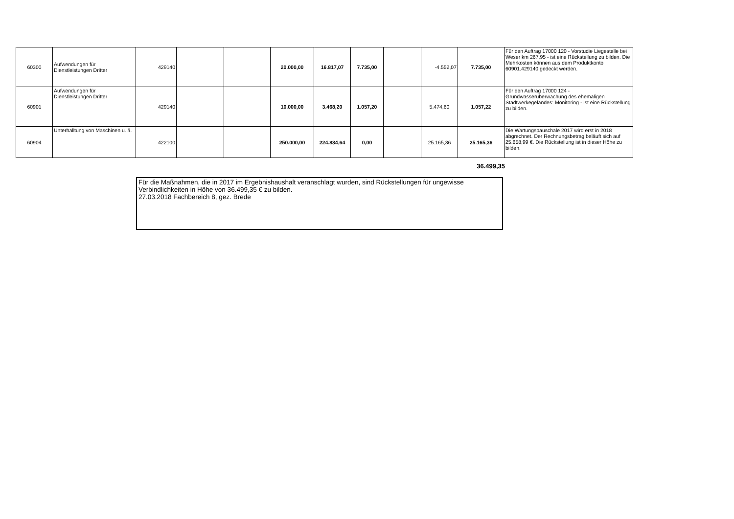| 60300 | Aufwendungen für Dienstleistungen Dritter | 429140 | | | 20.000,00 | 16.817,07 | 7.735,00 | | -4.552,07 | 7.735,00 | Für den Auftrag 17000 120 - Vorstudie Liegestelle bei Weser km 267,95 - ist eine Rückstellung zu bilden. Die Mehrkosten können aus dem Produktkonto 60901.429140 gedeckt werden. |
| 60901 | Aufwendungen für Dienstleistungen Dritter | 429140 | | | 10.000,00 | 3.468,20 | 1.057,20 | | 5.474,60 | 1.057,22 | Für den Auftrag 17000 124 - Grundwasserüberwachung des ehemaligen Stadtwerkegeländes: Monitoring - ist eine Rückstellung zu bilden. |
| 60904 | Unterhalltung von Maschinen u. ä. | 422100 | | | 250.000,00 | 224.834,64 | 0,00 | | 25.165,36 | 25.165,36 | Die Wartungspauschale 2017 wird erst in 2018 abgrechnet. Der Rechnungsbetrag beläuft sich auf 25.658,99 €. Die Rückstellung ist in dieser Höhe zu bilden. |
36.499,35
Für die Maßnahmen, die in 2017 im Ergebnishaushalt veranschlagt wurden, sind Rückstellungen für ungewisse Verbindlichkeiten in Höhe von 36.499,35 € zu bilden.
27.03.2018 Fachbereich 8, gez. Brede